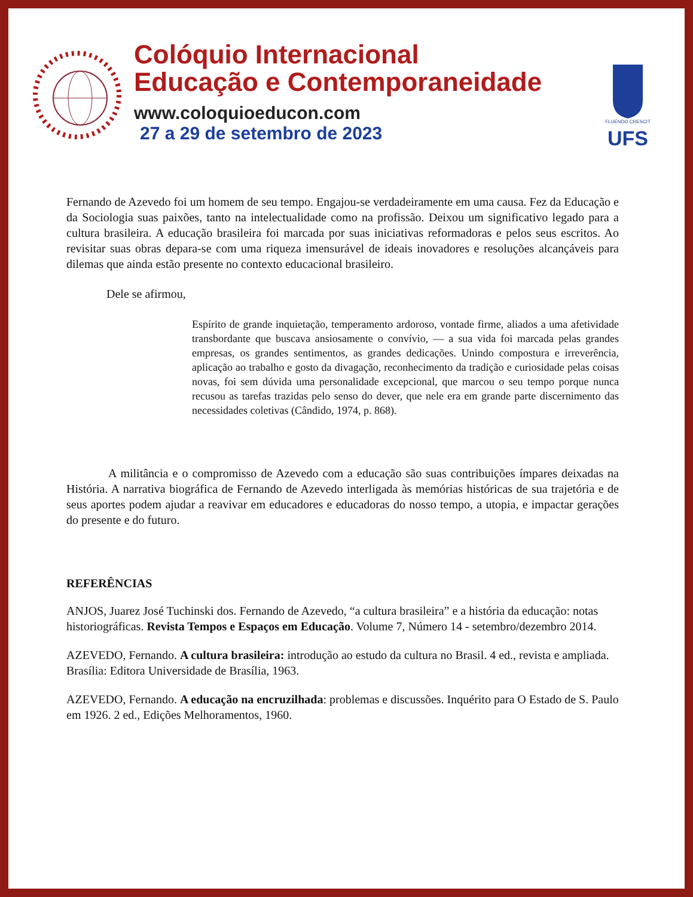Colóquio Internacional
Educação e Contemporaneidade
www.coloquioeducon.com
27 a 29 de setembro de 2023
FLUENDO CRESCIT
UFS
Fernando de Azevedo foi um homem de seu tempo. Engajou-se verdadeiramente em uma causa. Fez da Educação e da Sociologia suas paixões, tanto na intelectualidade como na profissão. Deixou um significativo legado para a cultura brasileira. A educação brasileira foi marcada por suas iniciativas reformadoras e pelos seus escritos. Ao revisitar suas obras depara-se com uma riqueza imensurável de ideais inovadores e resoluções alcançáveis para dilemas que ainda estão presente no contexto educacional brasileiro.
Dele se afirmou,
Espírito de grande inquietação, temperamento ardoroso, vontade firme, aliados a uma afetividade transbordante que buscava ansiosamente o convívio, — a sua vida foi marcada pelas grandes empresas, os grandes sentimentos, as grandes dedicações. Unindo compostura e irreverência, aplicação ao trabalho e gosto da divagação, reconhecimento da tradição e curiosidade pelas coisas novas, foi sem dúvida uma personalidade excepcional, que marcou o seu tempo porque nunca recusou as tarefas trazidas pelo senso do dever, que nele era em grande parte discernimento das necessidades coletivas (Cândido, 1974, p. 868).
A militância e o compromisso de Azevedo com a educação são suas contribuições ímpares deixadas na História. A narrativa biográfica de Fernando de Azevedo interligada às memórias históricas de sua trajetória e de seus aportes podem ajudar a reavivar em educadores e educadoras do nosso tempo, a utopia, e impactar gerações do presente e do futuro.
REFERÊNCIAS
ANJOS, Juarez José Tuchinski dos. Fernando de Azevedo, “a cultura brasileira” e a história da educação: notas historiográficas. Revista Tempos e Espaços em Educação. Volume 7, Número 14 - setembro/dezembro 2014.
AZEVEDO, Fernando. A cultura brasileira: introdução ao estudo da cultura no Brasil. 4 ed., revista e ampliada. Brasília: Editora Universidade de Brasília, 1963.
AZEVEDO, Fernando. A educação na encruzilhada: problemas e discussões. Inquérito para O Estado de S. Paulo em 1926. 2 ed., Edições Melhoramentos, 1960.